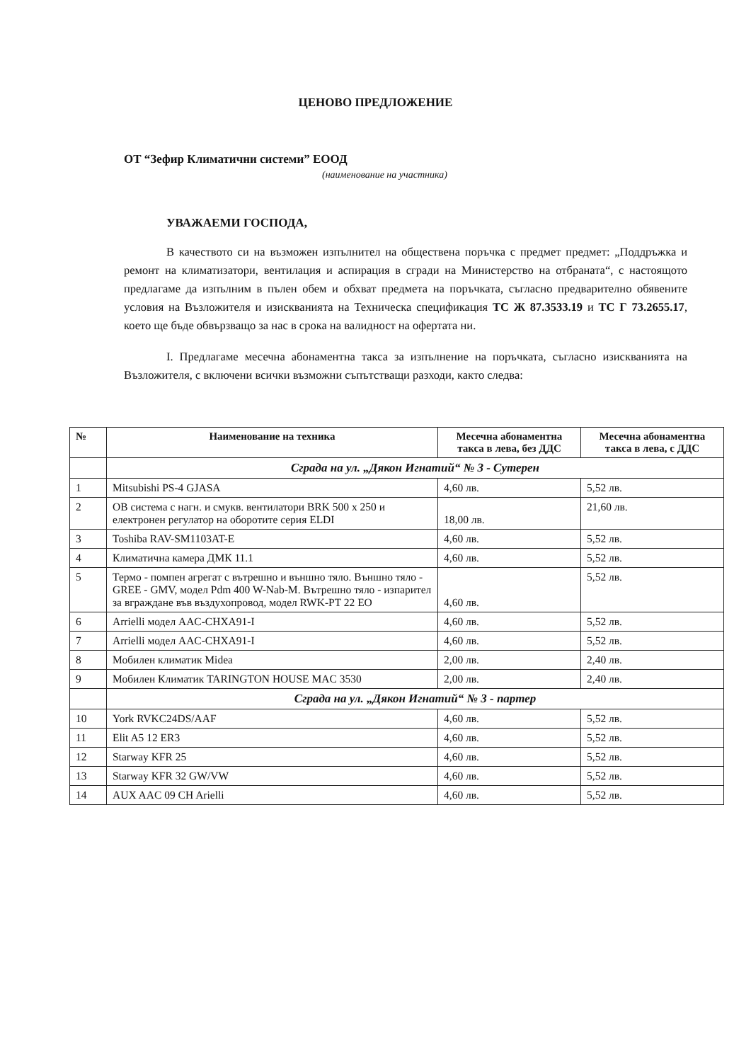ЦЕНОВО ПРЕДЛОЖЕНИЕ
ОТ “Зефир Климатични системи” ЕООД
(наименование на участника)
УВАЖАЕМИ ГОСПОДА,
В качеството си на възможен изпълнител на обществена поръчка с предмет предмет: „Поддръжка и ремонт на климатизатори, вентилация и аспирация в сгради на Министерство на отбраната“, с настоящото предлагаме да изпълним в пълен обем и обхват предмета на поръчката, съгласно предварително обявените условия на Възложителя и изискванията на Техническа спецификация ТС Ж 87.3533.19 и ТС Г 73.2655.17, което ще бъде обвързващо за нас в срока на валидност на офертата ни.
I. Предлагаме месечна абонаментна такса за изпълнение на поръчката, съгласно изискванията на Възложителя, с включени всички възможни съпътстващи разходи, както следва:
| № | Наименование на техника | Месечна абонаментна такса в лева, без ДДС | Месечна абонаментна такса в лева, с ДДС |
| --- | --- | --- | --- |
| | Сграда на ул. „Дякон Игнатий“ № 3 - Сутерен | | |
| 1 | Mitsubishi PS-4 GJASA | 4,60 лв. | 5,52 лв. |
| 2 | ОВ система с нагн. и смукв. вентилатори BRK 500 x 250 и електронен регулатор на оборотите серия ELDI | 18,00 лв. | 21,60 лв. |
| 3 | Toshiba RAV-SM1103AT-E | 4,60 лв. | 5,52 лв. |
| 4 | Климатична камера ДМК 11.1 | 4,60 лв. | 5,52 лв. |
| 5 | Термо - помпен агрегат с вътрешно и външно тяло. Външно тяло - GREE - GMV, модел Pdm 400 W-Nab-M. Вътрешно тяло - изпарител за вграждане във въздухопровод, модел RWK-PT 22 EO | 4,60 лв. | 5,52 лв. |
| 6 | Arrielli модел AAC-CHXA91-I | 4,60 лв. | 5,52 лв. |
| 7 | Arrielli модел AAC-CHXA91-I | 4,60 лв. | 5,52 лв. |
| 8 | Мобилен климатик Midea | 2,00 лв. | 2,40 лв. |
| 9 | Мобилен Климатик TARINGTON HOUSE MAC 3530 | 2,00 лв. | 2,40 лв. |
| | Сграда на ул. „Дякон Игнатий“ № 3 - партер | | |
| 10 | York RVKC24DS/AAF | 4,60 лв. | 5,52 лв. |
| 11 | Elit A5 12 ER3 | 4,60 лв. | 5,52 лв. |
| 12 | Starway KFR 25 | 4,60 лв. | 5,52 лв. |
| 13 | Starway KFR 32 GW/VW | 4,60 лв. | 5,52 лв. |
| 14 | AUX AAC 09 CH Arielli | 4,60 лв. | 5,52 лв. |